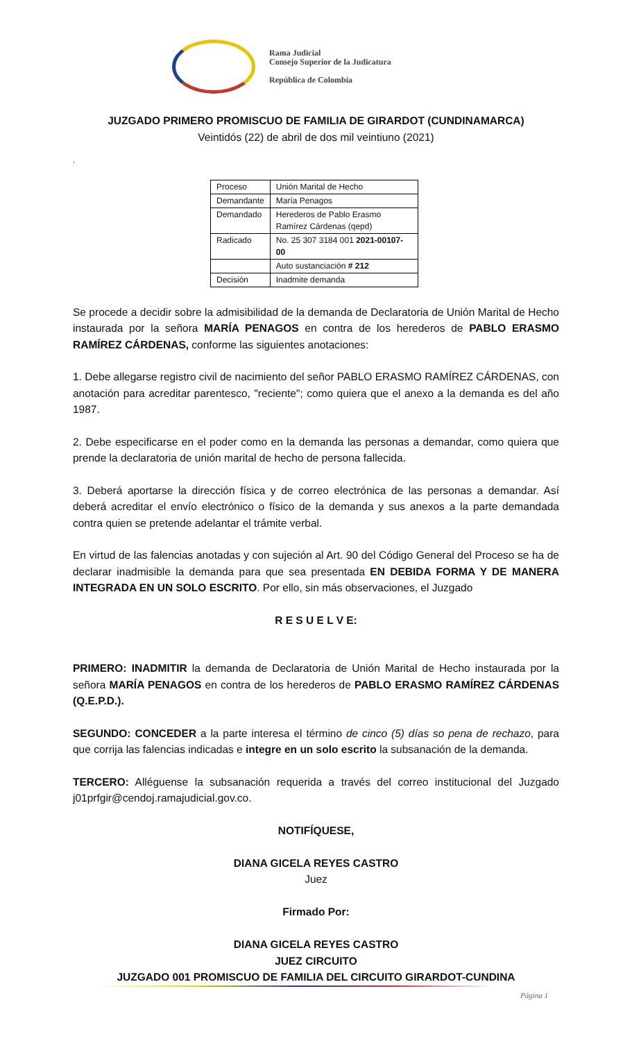Rama Judicial
Consejo Superior de la Judicatura
República de Colombia
JUZGADO PRIMERO PROMISCUO DE FAMILIA DE GIRARDOT (CUNDINAMARCA)
Veintidós (22) de abril de dos mil veintiuno (2021)
,
| Proceso | Unión Marital de Hecho |
| Demandante | María Penagos |
| Demandado | Herederos de Pablo Erasmo Ramírez Cárdenas (qepd) |
| Radicado | No. 25 307 3184 001 2021-00107-00 |
| | Auto sustanciación # 212 |
| Decisión | Inadmite demanda |
Se procede a decidir sobre la admisibilidad de la demanda de Declaratoria de Unión Marital de Hecho instaurada por la señora MARÍA PENAGOS en contra de los herederos de PABLO ERASMO RAMÍREZ CÁRDENAS, conforme las siguientes anotaciones:
1. Debe allegarse registro civil de nacimiento del señor PABLO ERASMO RAMÍREZ CÁRDENAS, con anotación para acreditar parentesco, "reciente"; como quiera que el anexo a la demanda es del año 1987.
2. Debe especificarse en el poder como en la demanda las personas a demandar, como quiera que prende la declaratoria de unión marital de hecho de persona fallecida.
3. Deberá aportarse la dirección física y de correo electrónica de las personas a demandar. Así deberá acreditar el envío electrónico o físico de la demanda y sus anexos a la parte demandada contra quien se pretende adelantar el trámite verbal.
En virtud de las falencias anotadas y con sujeción al Art. 90 del Código General del Proceso se ha de declarar inadmisible la demanda para que sea presentada EN DEBIDA FORMA Y DE MANERA INTEGRADA EN UN SOLO ESCRITO. Por ello, sin más observaciones, el Juzgado
R E S U E L V E:
PRIMERO: INADMITIR la demanda de Declaratoria de Unión Marital de Hecho instaurada por la señora MARÍA PENAGOS en contra de los herederos de PABLO ERASMO RAMÍREZ CÁRDENAS (Q.E.P.D.).
SEGUNDO: CONCEDER a la parte interesa el término de cinco (5) días so pena de rechazo, para que corrija las falencias indicadas e integre en un solo escrito la subsanación de la demanda.
TERCERO: Alléguense la subsanación requerida a través del correo institucional del Juzgado j01prfgir@cendoj.ramajudicial.gov.co.
NOTIFÍQUESE,
DIANA GICELA REYES CASTRO
Juez
Firmado Por:
DIANA GICELA REYES CASTRO
JUEZ CIRCUITO
JUZGADO 001 PROMISCUO DE FAMILIA DEL CIRCUITO GIRARDOT-CUNDINA
Página 1